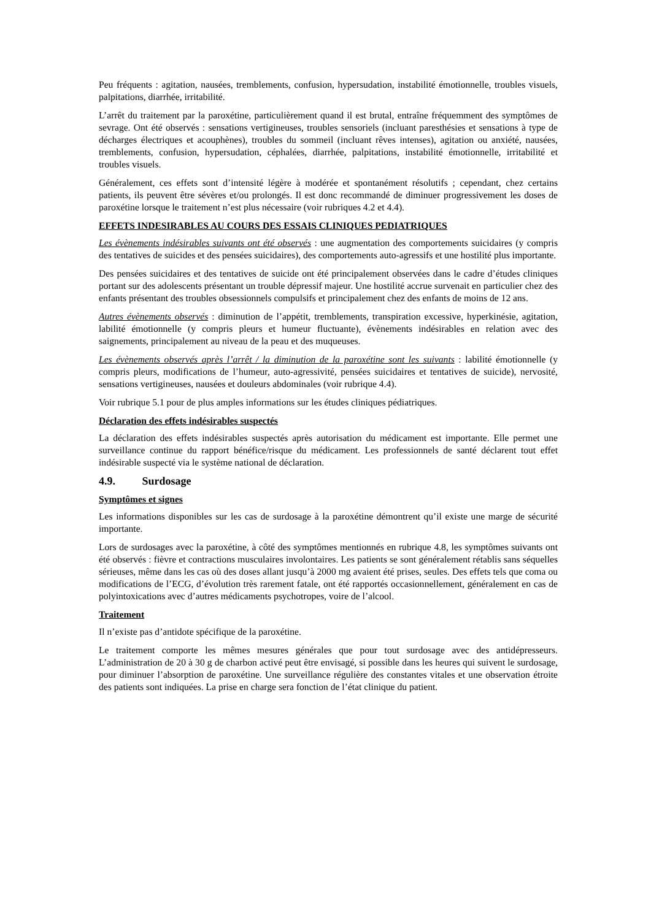Peu fréquents : agitation, nausées, tremblements, confusion, hypersudation, instabilité émotionnelle, troubles visuels, palpitations, diarrhée, irritabilité.
L’arrêt du traitement par la paroxétine, particulièrement quand il est brutal, entraîne fréquemment des symptômes de sevrage. Ont été observés : sensations vertigineuses, troubles sensoriels (incluant paresthésies et sensations à type de décharges électriques et acouphènes), troubles du sommeil (incluant rêves intenses), agitation ou anxiété, nausées, tremblements, confusion, hypersudation, céphalées, diarrhée, palpitations, instabilité émotionnelle, irritabilité et troubles visuels.
Généralement, ces effets sont d’intensité légère à modérée et spontanément résolutifs ; cependant, chez certains patients, ils peuvent être sévères et/ou prolongés. Il est donc recommandé de diminuer progressivement les doses de paroxétine lorsque le traitement n’est plus nécessaire (voir rubriques 4.2 et 4.4).
EFFETS INDESIRABLES AU COURS DES ESSAIS CLINIQUES PEDIATRIQUES
Les évènements indésirables suivants ont été observés : une augmentation des comportements suicidaires (y compris des tentatives de suicides et des pensées suicidaires), des comportements auto-agressifs et une hostilité plus importante.
Des pensées suicidaires et des tentatives de suicide ont été principalement observées dans le cadre d’études cliniques portant sur des adolescents présentant un trouble dépressif majeur. Une hostilité accrue survenait en particulier chez des enfants présentant des troubles obsessionnels compulsifs et principalement chez des enfants de moins de 12 ans.
Autres évènements observés : diminution de l’appétit, tremblements, transpiration excessive, hyperkinésie, agitation, labilité émotionnelle (y compris pleurs et humeur fluctuante), évènements indésirables en relation avec des saignements, principalement au niveau de la peau et des muqueuses.
Les évènements observés après l’arrêt / la diminution de la paroxétine sont les suivants : labilité émotionnelle (y compris pleurs, modifications de l’humeur, auto-agressivité, pensées suicidaires et tentatives de suicide), nervosité, sensations vertigineuses, nausées et douleurs abdominales (voir rubrique 4.4).
Voir rubrique 5.1 pour de plus amples informations sur les études cliniques pédiatriques.
Déclaration des effets indésirables suspectés
La déclaration des effets indésirables suspectés après autorisation du médicament est importante. Elle permet une surveillance continue du rapport bénéfice/risque du médicament. Les professionnels de santé déclarent tout effet indésirable suspecté via le système national de déclaration.
4.9. Surdosage
Symptômes et signes
Les informations disponibles sur les cas de surdosage à la paroxétine démontrent qu’il existe une marge de sécurité importante.
Lors de surdosages avec la paroxétine, à côté des symptômes mentionnés en rubrique 4.8, les symptômes suivants ont été observés : fièvre et contractions musculaires involontaires. Les patients se sont généralement rétablis sans séquelles sérieuses, même dans les cas où des doses allant jusqu’à 2000 mg avaient été prises, seules. Des effets tels que coma ou modifications de l’ECG, d’évolution très rarement fatale, ont été rapportés occasionnellement, généralement en cas de polyintoxications avec d’autres médicaments psychotropes, voire de l’alcool.
Traitement
Il n’existe pas d’antidote spécifique de la paroxétine.
Le traitement comporte les mêmes mesures générales que pour tout surdosage avec des antidépresseurs. L’administration de 20 à 30 g de charbon activé peut être envisagé, si possible dans les heures qui suivent le surdosage, pour diminuer l’absorption de paroxétine. Une surveillance régulière des constantes vitales et une observation étroite des patients sont indiquées. La prise en charge sera fonction de l’état clinique du patient.